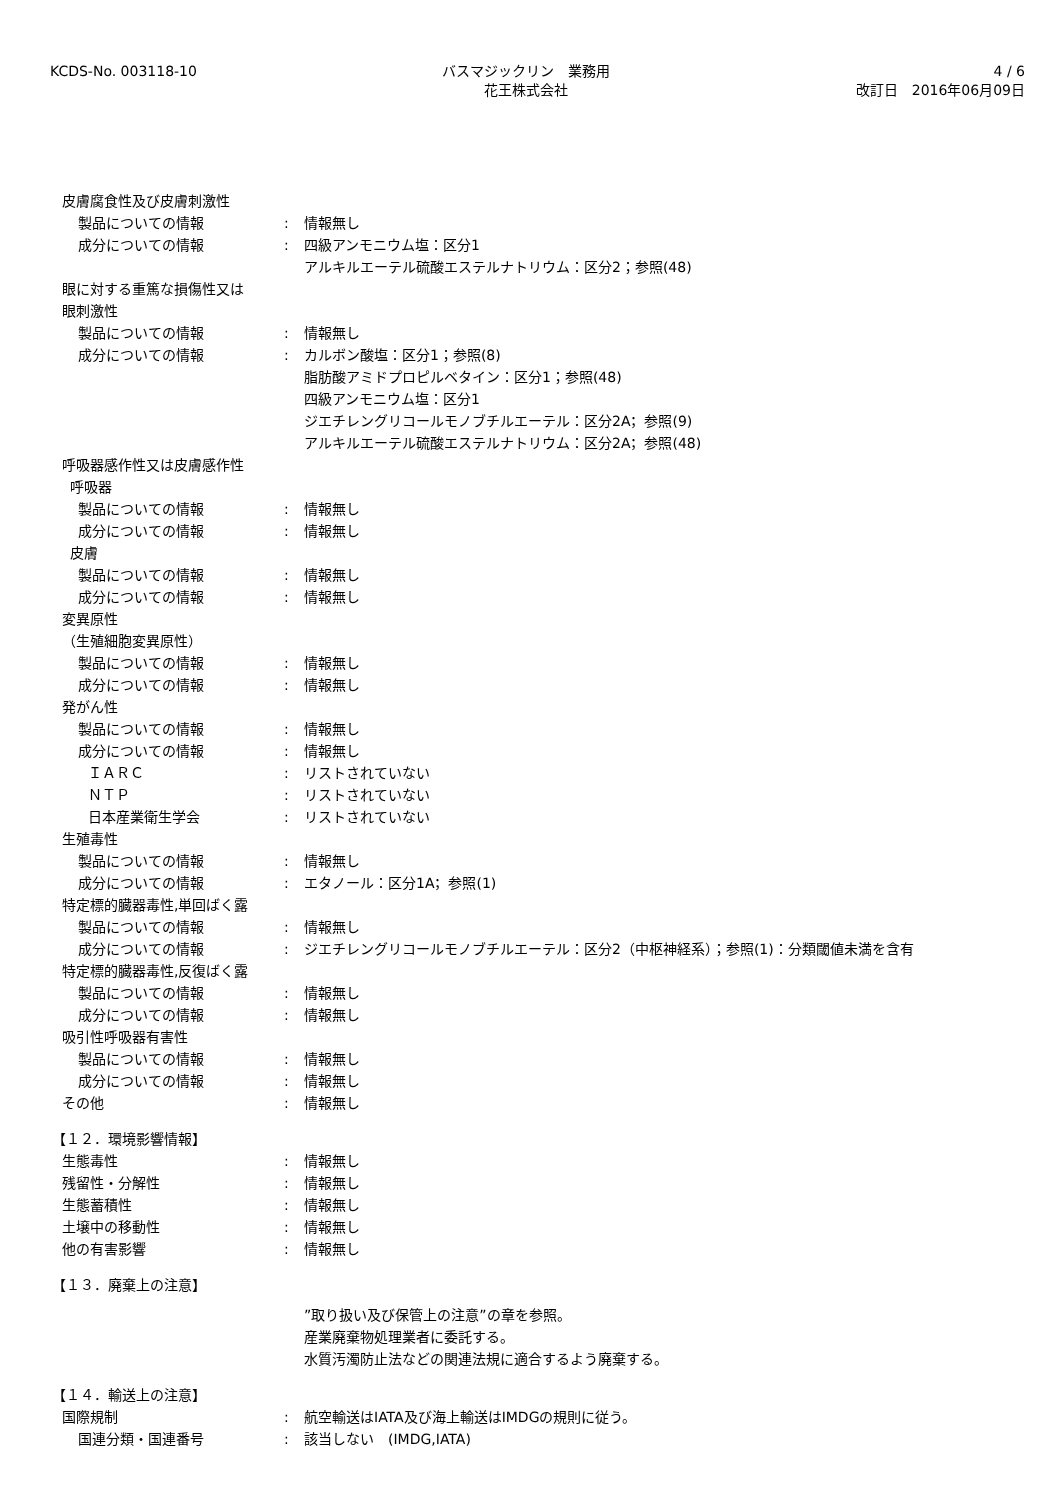KCDS-No. 003118-10 バスマジックリン　業務用
花王株式会社
4 / 6
改訂日　2016年06月09日
皮膚腐食性及び皮膚刺激性
製品についての情報 : 情報無し
成分についての情報 : 四級アンモニウム塩：区分1
アルキルエーテル硫酸エステルナトリウム：区分2；参照(48)
眼に対する重篤な損傷性又は
眼刺激性
製品についての情報 : 情報無し
成分についての情報 : カルボン酸塩：区分1；参照(8)
脂肪酸アミドプロピルベタイン：区分1；参照(48)
四級アンモニウム塩：区分1
ジエチレングリコールモノブチルエーテル：区分2A；参照(9)
アルキルエーテル硫酸エステルナトリウム：区分2A；参照(48)
呼吸器感作性又は皮膚感作性
呼吸器
製品についての情報 : 情報無し
成分についての情報 : 情報無し
皮膚
製品についての情報 : 情報無し
成分についての情報 : 情報無し
変異原性
（生殖細胞変異原性）
製品についての情報 : 情報無し
成分についての情報 : 情報無し
発がん性
製品についての情報 : 情報無し
成分についての情報 : 情報無し
ＩＡＲＣ : リストされていない
ＮＴＰ : リストされていない
日本産業衛生学会 : リストされていない
生殖毒性
製品についての情報 : 情報無し
成分についての情報 : エタノール：区分1A；参照(1)
特定標的臓器毒性,単回ばく露
製品についての情報 : 情報無し
成分についての情報 : ジエチレングリコールモノブチルエーテル：区分2（中枢神経系）；参照(1)：分類閾値未満を含有
特定標的臓器毒性,反復ばく露
製品についての情報 : 情報無し
成分についての情報 : 情報無し
吸引性呼吸器有害性
製品についての情報 : 情報無し
成分についての情報 : 情報無し
その他 : 情報無し
【１２．環境影響情報】
生態毒性 : 情報無し
残留性・分解性 : 情報無し
生態蓄積性 : 情報無し
土壌中の移動性 : 情報無し
他の有害影響 : 情報無し
【１３．廃棄上の注意】
”取り扱い及び保管上の注意”の章を参照。
産業廃棄物処理業者に委託する。
水質汚濁防止法などの関連法規に適合するよう廃棄する。
【１４．輸送上の注意】
国際規制 : 航空輸送はIATA及び海上輸送はIMDGの規則に従う。
国連分類・国連番号 : 該当しない　(IMDG,IATA)